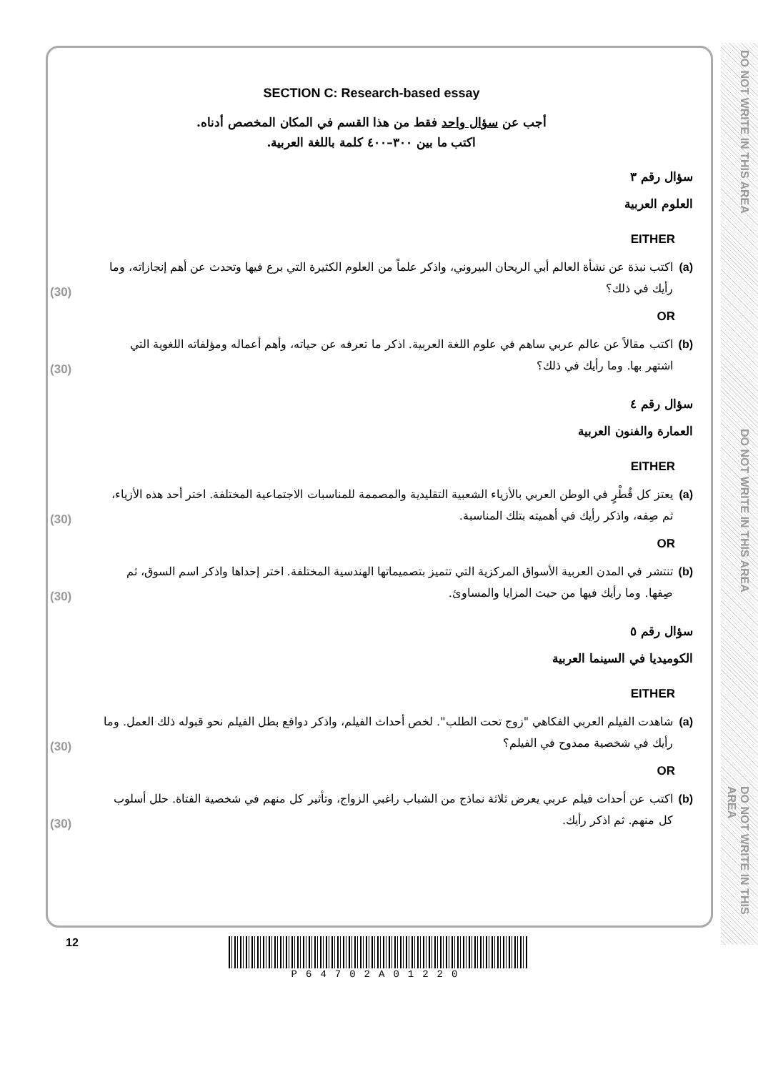DO NOT WRITE IN THIS AREA
DO NOT WRITE IN THIS AREA
DO NOT WRITE IN THIS AREA
SECTION C: Research-based essay
أجب عن سؤال واحد فقط من هذا القسم في المكان المخصص أدناه.
اكتب ما بين ٣٠٠–٤٠٠ كلمة باللغة العربية.
سؤال رقم ٣
العلوم العربية
EITHER
(a) اكتب نبذة عن نشأة العالم أبي الريحان البيروني، واذكر علماً من العلوم الكثيرة التي برع فيها وتحدث عن أهم إنجازاته، وما رأيك في ذلك؟ (30)
OR
(b) اكتب مقالاً عن عالم عربي ساهم في علوم اللغة العربية. اذكر ما تعرفه عن حياته، وأهم أعماله ومؤلفاته اللغوية التي اشتهر بها. وما رأيك في ذلك؟ (30)
سؤال رقم ٤
العمارة والفنون العربية
EITHER
(a) يعتز كل قُطْرٍ في الوطن العربي بالأزياء الشعبية التقليدية والمصممة للمناسبات الاجتماعية المختلفة. اختر أحد هذه الأزياء، ثم صِفه، واذكر رأيك في أهميته بتلك المناسبة. (30)
OR
(b) تنتشر في المدن العربية الأسواق المركزية التي تتميز بتصميماتها الهندسية المختلفة. اختر إحداها واذكر اسم السوق، ثم صِفها. وما رأيك فيها من حيث المزايا والمساوئ. (30)
سؤال رقم ٥
الكوميديا في السينما العربية
EITHER
(a) شاهدت الفيلم العربي الفكاهي "زوج تحت الطلب". لخص أحداث الفيلم، واذكر دوافع بطل الفيلم نحو قبوله ذلك العمل. وما رأيك في شخصية ممدوح في الفيلم؟ (30)
OR
(b) اكتب عن أحداث فيلم عربي يعرض ثلاثة نماذج من الشباب راغبي الزواج، وتأثير كل منهم في شخصية الفتاة. حلل أسلوب كل منهم. ثم اذكر رأيك. (30)
12 P64702A01220